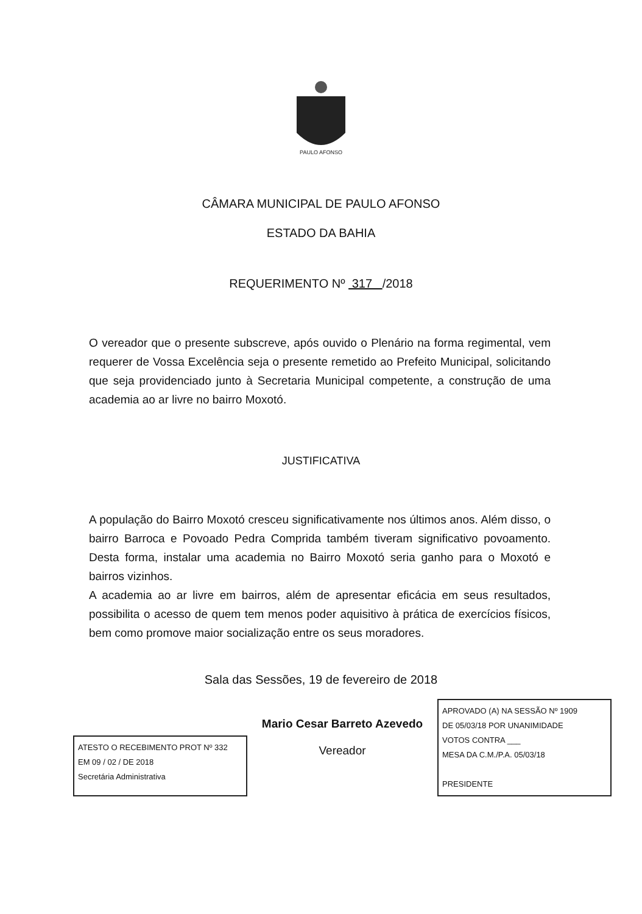PAULO AFONSO
CÂMARA MUNICIPAL DE PAULO AFONSO
ESTADO DA BAHIA
REQUERIMENTO Nº 317 /2018
O vereador que o presente subscreve, após ouvido o Plenário na forma regimental, vem requerer de Vossa Excelência seja o presente remetido ao Prefeito Municipal, solicitando que seja providenciado junto à Secretaria Municipal competente, a construção de uma academia ao ar livre no bairro Moxotó.
JUSTIFICATIVA
A população do Bairro Moxotó cresceu significativamente nos últimos anos. Além disso, o bairro Barroca e Povoado Pedra Comprida também tiveram significativo povoamento. Desta forma, instalar uma academia no Bairro Moxotó seria ganho para o Moxotó e bairros vizinhos.
A academia ao ar livre em bairros, além de apresentar eficácia em seus resultados, possibilita o acesso de quem tem menos poder aquisitivo à prática de exercícios físicos, bem como promove maior socialização entre os seus moradores.
Sala das Sessões, 19 de fevereiro de 2018
ATESTO O RECEBIMENTO PROT Nº 332
EM 09 / 02 / DE 2018
Secretária Administrativa
Mario Cesar Barreto Azevedo
Vereador
APROVADO (A) NA SESSÃO Nº 1909
DE 05/03/18 POR UNANIMIDADE
VOTOS CONTRA ___
MESA DA C.M./P.A. 05/03/18
PRESIDENTE